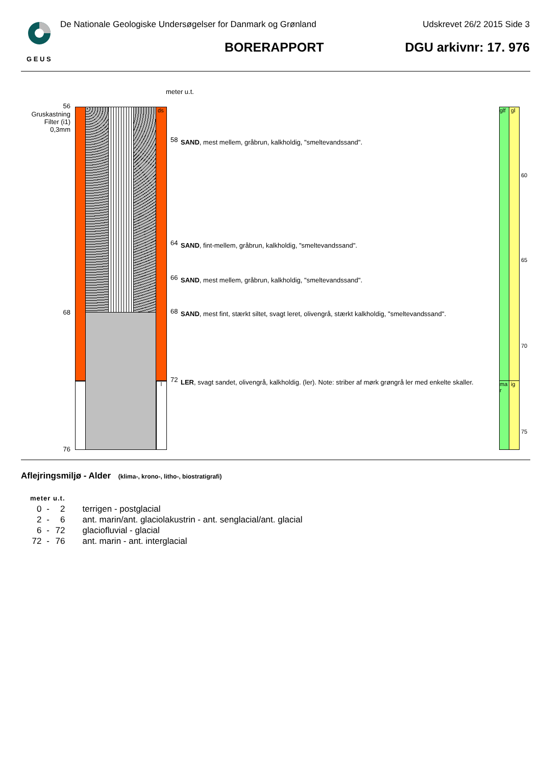G E U S
De Nationale Geologiske Undersøgelser for Danmark og Grønland
Udskrevet 26/2 2015 Side 3
BORERAPPORT DGU arkivnr: 17. 976
meter u.t.
56
Gruskastning
Filter (i1)
0,3mm
68
76
ds
l
58 SAND, mest mellem, gråbrun, kalkholdig, "smeltevandssand".
64 SAND, fint-mellem, gråbrun, kalkholdig, "smeltevandssand".
66 SAND, mest mellem, gråbrun, kalkholdig, "smeltevandssand".
68
SAND, mest fint, stærkt siltet, svagt leret, olivengrå, stærkt kalkholdig, "smeltevandssand".
72
LER, svagt sandet, olivengrå, kalkholdig. (ler). Note: striber af mørk grøngrå ler med enkelte skaller.
glf
gl
ma r
ig
60
65
70
75
Aflejringsmiljø - Alder (klima-, krono-, litho-, biostratigrafi)
| meter u.t. | | | |
| --- | --- | --- | --- |
| 0 | - | 2 | terrigen - postglacial |
| 2 | - | 6 | ant. marin/ant. glaciolakustrin - ant. senglacial/ant. glacial |
| 6 | - | 72 | glaciofluvial - glacial |
| 72 | - | 76 | ant. marin - ant. interglacial |